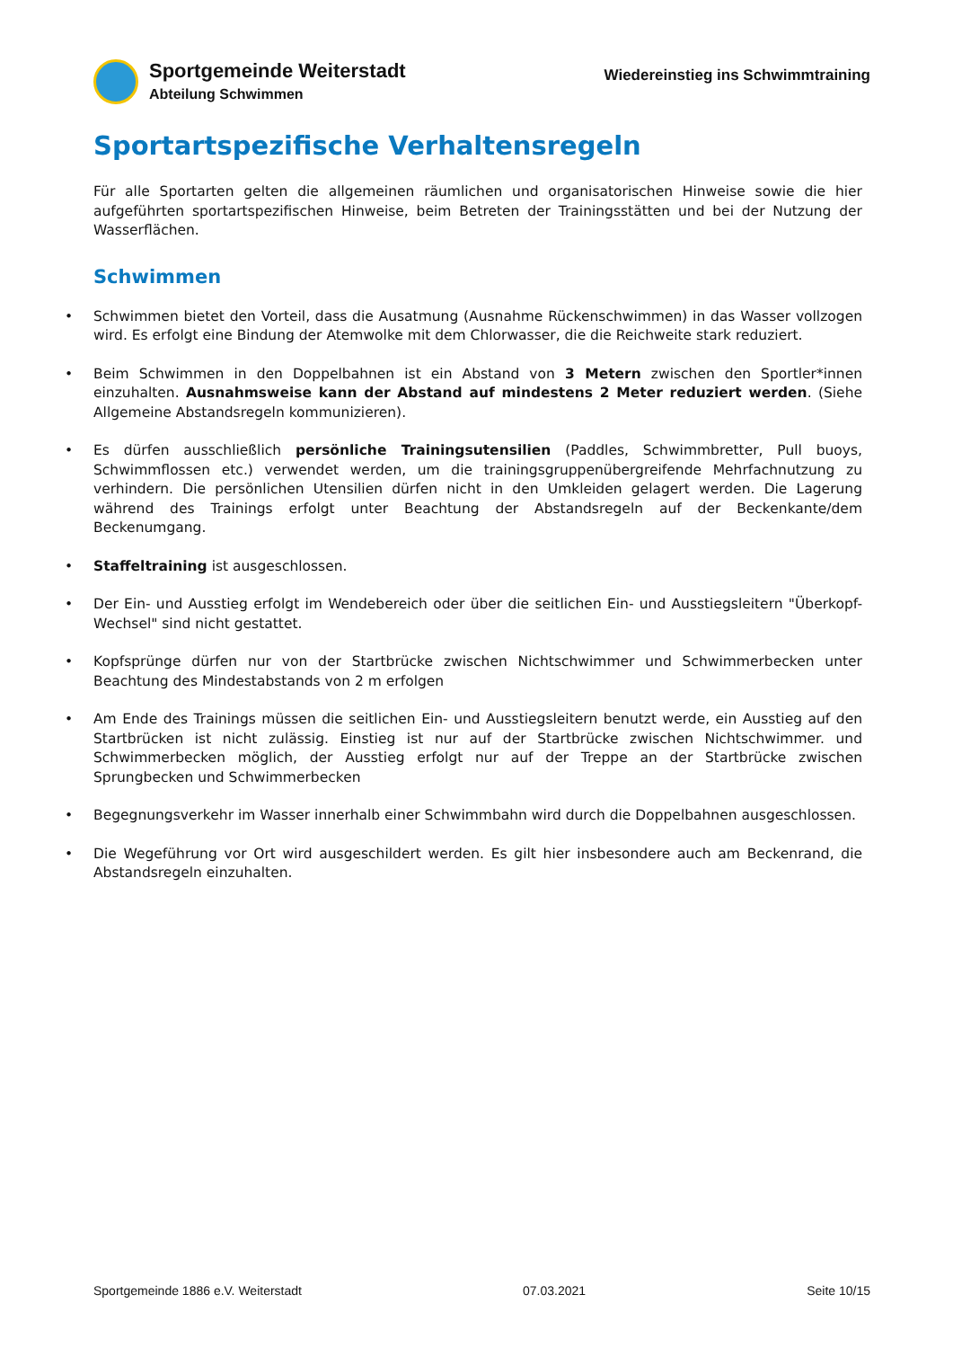Sportgemeinde Weiterstadt
Abteilung Schwimmen
Wiedereinstieg ins Schwimmtraining
Sportartspezifische Verhaltensregeln
Für alle Sportarten gelten die allgemeinen räumlichen und organisatorischen Hinweise sowie die hier aufgeführten sportartspezifischen Hinweise, beim Betreten der Trainingsstätten und bei der Nutzung der Wasserflächen.
Schwimmen
• Schwimmen bietet den Vorteil, dass die Ausatmung (Ausnahme Rückenschwimmen) in das Wasser vollzogen wird. Es erfolgt eine Bindung der Atemwolke mit dem Chlorwasser, die die Reichweite stark reduziert.
• Beim Schwimmen in den Doppelbahnen ist ein Abstand von 3 Metern zwischen den Sportler*innen einzuhalten. Ausnahmsweise kann der Abstand auf mindestens 2 Meter reduziert werden. (Siehe Allgemeine Abstandsregeln kommunizieren).
• Es dürfen ausschließlich persönliche Trainingsutensilien (Paddles, Schwimmbretter, Pull buoys, Schwimmflossen etc.) verwendet werden, um die trainingsgruppenübergreifende Mehrfachnutzung zu verhindern. Die persönlichen Utensilien dürfen nicht in den Umkleiden gelagert werden. Die Lagerung während des Trainings erfolgt unter Beachtung der Abstandsregeln auf der Beckenkante/dem Beckenumgang.
• Staffeltraining ist ausgeschlossen.
• Der Ein- und Ausstieg erfolgt im Wendebereich oder über die seitlichen Ein- und Ausstiegsleitern "Überkopf-Wechsel" sind nicht gestattet.
• Kopfsprünge dürfen nur von der Startbrücke zwischen Nichtschwimmer und Schwimmerbecken unter Beachtung des Mindestabstands von 2 m erfolgen
• Am Ende des Trainings müssen die seitlichen Ein- und Ausstiegsleitern benutzt werde, ein Ausstieg auf den Startbrücken ist nicht zulässig. Einstieg ist nur auf der Startbrücke zwischen Nichtschwimmer. und Schwimmerbecken möglich, der Ausstieg erfolgt nur auf der Treppe an der Startbrücke zwischen Sprungbecken und Schwimmerbecken
• Begegnungsverkehr im Wasser innerhalb einer Schwimmbahn wird durch die Doppelbahnen ausgeschlossen.
• Die Wegeführung vor Ort wird ausgeschildert werden. Es gilt hier insbesondere auch am Beckenrand, die Abstandsregeln einzuhalten.
Sportgemeinde 1886 e.V. Weiterstadt 07.03.2021 Seite 10/15